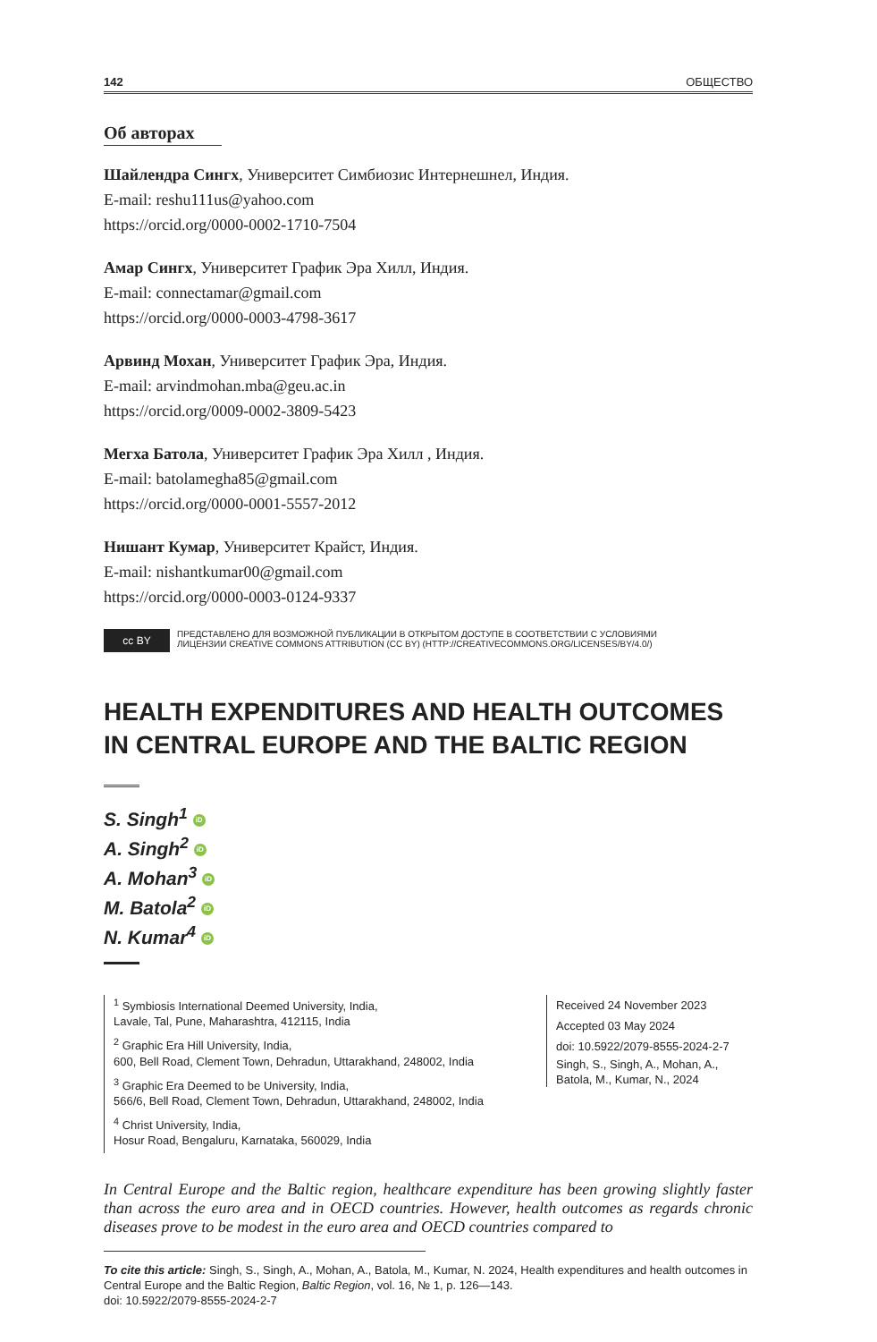142 ОБЩЕСТВО
Об авторах
Шайлендра Сингх, Университет Симбиозис Интернешнел, Индия.
E-mail: reshu111us@yahoo.com
https://orcid.org/0000-0002-1710-7504
Амар Сингх, Университет График Эра Хилл, Индия.
E-mail: connectamar@gmail.com
https://orcid.org/0000-0003-4798-3617
Арвинд Мохан, Университет График Эра, Индия.
E-mail: arvindmohan.mba@geu.ac.in
https://orcid.org/0009-0002-3809-5423
Мегха Батола, Университет График Эра Хилл , Индия.
E-mail: batolamegha85@gmail.com
https://orcid.org/0000-0001-5557-2012
Нишант Кумар, Университет Крайст, Индия.
E-mail: nishantkumar00@gmail.com
https://orcid.org/0000-0003-0124-9337
cc BY
ПРЕДСТАВЛЕНО ДЛЯ ВОЗМОЖНОЙ ПУБЛИКАЦИИ В ОТКРЫТОМ ДОСТУПЕ В СООТВЕТСТВИИ С УСЛОВИЯМИ
ЛИЦЕНЗИИ CREATIVE COMMONS ATTRIBUTION (CC BY) (HTTP://CREATIVECOMMONS.ORG/LICENSES/BY/4.0/)
HEALTH EXPENDITURES AND HEALTH OUTCOMES
IN CENTRAL EUROPE AND THE BALTIC REGION
S. Singh<sup>1</sup> iD
A. Singh<sup>2</sup> iD
A. Mohan<sup>3</sup> iD
M. Batola<sup>2</sup> iD
N. Kumar<sup>4</sup> iD
<sup>1</sup> Symbiosis International Deemed University, India,
Lavale, Tal, Pune, Maharashtra, 412115, India
<sup>2</sup> Graphic Era Hill University, India,
600, Bell Road, Clement Town, Dehradun, Uttarakhand, 248002, India
<sup>3</sup> Graphic Era Deemed to be University, India,
566/6, Bell Road, Clement Town, Dehradun, Uttarakhand, 248002, India
<sup>4</sup> Christ University, India,
Hosur Road, Bengaluru, Karnataka, 560029, India
Received 24 November 2023
Accepted 03 May 2024
doi: 10.5922/2079-8555-2024-2-7
Singh, S., Singh, A., Mohan, A., Batola, M., Kumar, N., 2024
In Central Europe and the Baltic region, healthcare expenditure has been growing slightly faster than across the euro area and in OECD countries. However, health outcomes as regards chronic diseases prove to be modest in the euro area and OECD countries compared to
To cite this article: Singh, S., Singh, A., Mohan, A., Batola, M., Kumar, N. 2024, Health expenditures and health outcomes in Central Europe and the Baltic Region, Baltic Region, vol. 16, № 1, p. 126—143.
doi: 10.5922/2079-8555-2024-2-7